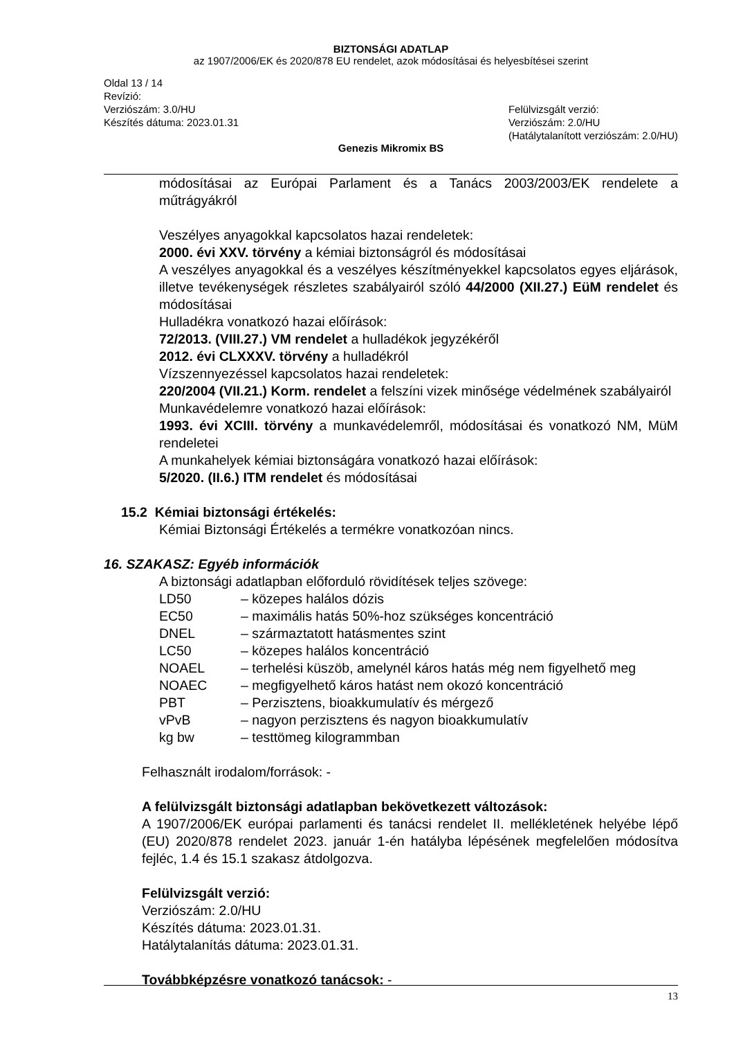BIZTONSÁGI ADATLAP
az 1907/2006/EK és 2020/878 EU rendelet, azok módosításai és helyesbítései szerint
Oldal 13 / 14
Revízió:
Verziószám: 3.0/HU
Készítés dátuma: 2023.01.31
Felülvizsgált verzió:
Verziószám: 2.0/HU
(Hatálytalanított verziószám: 2.0/HU)
Genezis Mikromix BS
módosításai az Európai Parlament és a Tanács 2003/2003/EK rendelete a műtrágyákról
Veszélyes anyagokkal kapcsolatos hazai rendeletek:
2000. évi XXV. törvény a kémiai biztonságról és módosításai
A veszélyes anyagokkal és a veszélyes készítményekkel kapcsolatos egyes eljárások, illetve tevékenységek részletes szabályairól szóló 44/2000 (XII.27.) EüM rendelet és módosításai
Hulladékra vonatkozó hazai előírások:
72/2013. (VIII.27.) VM rendelet a hulladékok jegyzékéről
2012. évi CLXXXV. törvény a hulladékról
Vízszennyezéssel kapcsolatos hazai rendeletek:
220/2004 (VII.21.) Korm. rendelet a felszíni vizek minősége védelmének szabályairól
Munkavédelemre vonatkozó hazai előírások:
1993. évi XCIII. törvény a munkavédelemről, módosításai és vonatkozó NM, MüM rendeletei
A munkahelyek kémiai biztonságára vonatkozó hazai előírások:
5/2020. (II.6.) ITM rendelet és módosításai
15.2 Kémiai biztonsági értékelés:
Kémiai Biztonsági Értékelés a termékre vonatkozóan nincs.
16. SZAKASZ: Egyéb információk
A biztonsági adatlapban előforduló rövidítések teljes szövege:
| LD50 | – közepes halálos dózis |
| EC50 | – maximális hatás 50%-hoz szükséges koncentráció |
| DNEL | – származtatott hatásmentes szint |
| LC50 | – közepes halálos koncentráció |
| NOAEL | – terhelési küszöb, amelynél káros hatás még nem figyelhető meg |
| NOAEC | – megfigyelhető káros hatást nem okozó koncentráció |
| PBT | – Perzisztens, bioakkumulatív és mérgező |
| vPvB | – nagyon perzisztens és nagyon bioakkumulatív |
| kg bw | – testtömeg kilogrammban |
Felhasznált irodalom/források: -
A felülvizsgált biztonsági adatlapban bekövetkezett változások:
A 1907/2006/EK európai parlamenti és tanácsi rendelet II. mellékletének helyébe lépő (EU) 2020/878 rendelet 2023. január 1-én hatályba lépésének megfelelően módosítva fejléc, 1.4 és 15.1 szakasz átdolgozva.
Felülvizsgált verzió:
Verziószám: 2.0/HU
Készítés dátuma: 2023.01.31.
Hatálytalanítás dátuma: 2023.01.31.
Továbbképzésre vonatkozó tanácsok: -
13